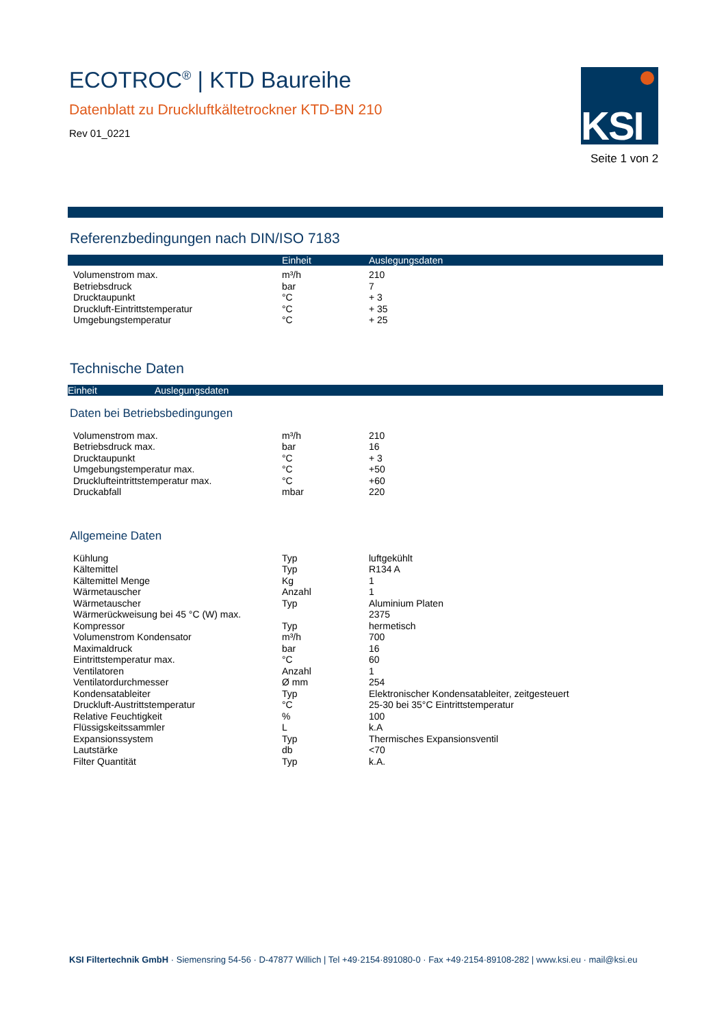ECOTROC<sup>®</sup> | KTD Baureihe
Datenblatt zu Druckluftkältetrockner KTD-BN 210
Rev 01_0221
KSI
Seite 1 von 2
Referenzbedingungen nach DIN/ISO 7183
| | Einheit | Auslegungsdaten |
| --- | --- | --- |
| Volumenstrom max. | m³/h | 210 |
| Betriebsdruck | bar | 7 |
| Drucktaupunkt | °C | + 3 |
| Druckluft-Eintrittstemperatur | °C | + 35 |
| Umgebungstemperatur | °C | + 25 |
Technische Daten
| | Einheit | Auslegungsdaten |
| --- | --- | --- |
Daten bei Betriebsbedingungen
| Volumenstrom max. | m³/h | 210 |
| Betriebsdruck max. | bar | 16 |
| Drucktaupunkt | °C | + 3 |
| Umgebungstemperatur max. | °C | +50 |
| Drucklufteintrittstemperatur max. | °C | +60 |
| Druckabfall | mbar | 220 |
Allgemeine Daten
| Kühlung | Typ | luftgekühlt |
| Kältemittel | Typ | R134 A |
| Kältemittel Menge | Kg | 1 |
| Wärmetauscher | Anzahl | 1 |
| Wärmetauscher | Typ | Aluminium Platen |
| Wärmerückweisung bei 45 °C (W) max. | | 2375 |
| Kompressor | Typ | hermetisch |
| Volumenstrom Kondensator | m³/h | 700 |
| Maximaldruck | bar | 16 |
| Eintrittstemperatur max. | °C | 60 |
| Ventilatoren | Anzahl | 1 |
| Ventilatordurchmesser | Ø mm | 254 |
| Kondensatableiter | Typ | Elektronischer Kondensatableiter, zeitgesteuert |
| Druckluft-Austrittstemperatur | °C | 25-30 bei 35°C Eintrittstemperatur |
| Relative Feuchtigkeit | % | 100 |
| Flüssigskeitssammler | L | k.A |
| Expansionssystem | Typ | Thermisches Expansionsventil |
| Lautstärke | db | <70 |
| Filter Quantität | Typ | k.A. |
KSI Filtertechnik GmbH · Siemensring 54-56 · D-47877 Willich | Tel +49·2154·891080-0 · Fax +49·2154·89108-282 | www.ksi.eu · mail@ksi.eu